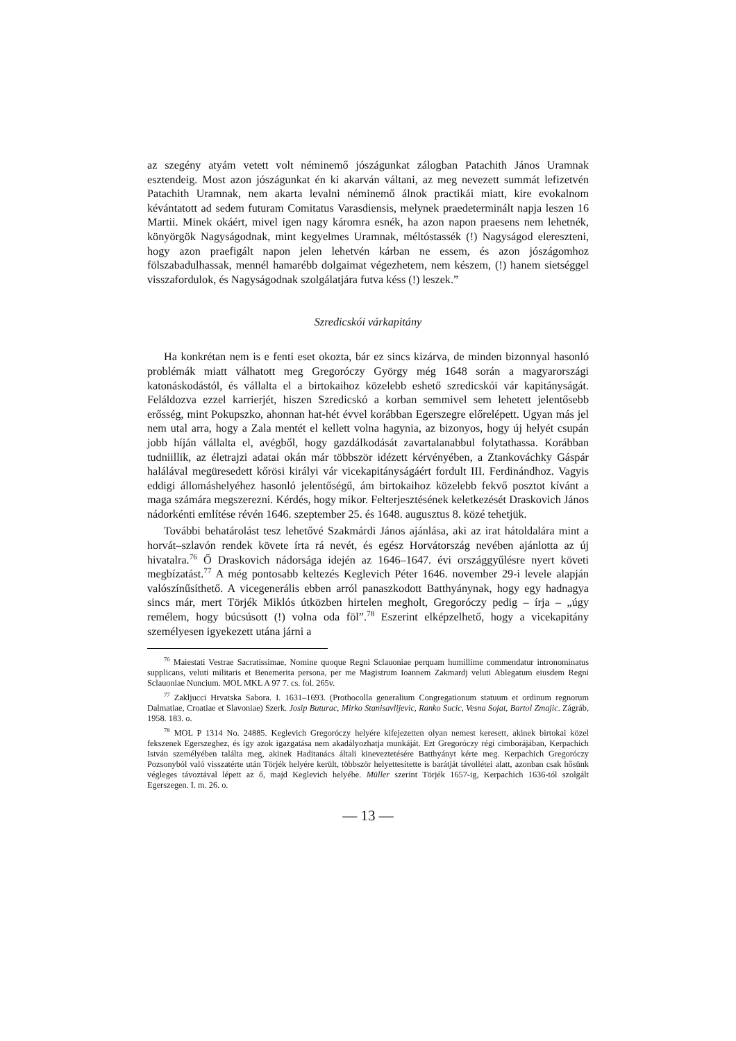az szegény atyám vetett volt néminemő jószágunkat zálogban Patachith János Uramnak esztendeig. Most azon jószágunkat én ki akarván váltani, az meg nevezett summát lefizetvén Patachith Uramnak, nem akarta levalni néminemő álnok practikái miatt, kire evokalnom kévántatott ad sedem futuram Comitatus Varasdiensis, melynek praedeterminált napja leszen 16 Martii. Minek okáért, mivel igen nagy káromra esnék, ha azon napon praesens nem lehetnék, könyörgök Nagyságodnak, mint kegyelmes Uramnak, méltóstassék (!) Nagyságod elereszteni, hogy azon praefigált napon jelen lehetvén kárban ne essem, és azon jószágomhoz fölszabadulhassak, mennél hamarébb dolgaimat végezhetem, nem készem, (!) hanem sietséggel visszafordulok, és Nagyságodnak szolgálatjára futva késs (!) leszek.”
Szredicskói várkapitány
Ha konkrétan nem is e fenti eset okozta, bár ez sincs kizárva, de minden bizonnyal hasonló problémák miatt válhatott meg Gregoróczy György még 1648 során a magyarországi katonáskodástól, és vállalta el a birtokaihoz közelebb eshető szredicskói vár kapitányságát. Feláldozva ezzel karrierjét, hiszen Szredicskó a korban semmivel sem lehetett jelentősebb erősség, mint Pokupszko, ahonnan hat-hét évvel korábban Egerszegre előrelépett. Ugyan más jel nem utal arra, hogy a Zala mentét el kellett volna hagynia, az bizonyos, hogy új helyét csupán jobb híján vállalta el, avégből, hogy gazdálkodását zavartalanabbul folytathassa. Korábban tudniillik, az életrajzi adatai okán már többször idézett kérvényében, a Ztankováchky Gáspár halálával megüresedett kőrösi királyi vár vicekapitányságáért fordult III. Ferdinándhoz. Vagyis eddigi állomáshelyéhez hasonló jelentőségű, ám birtokaihoz közelebb fekvő posztot kívánt a maga számára megszerezni. Kérdés, hogy mikor. Felterjesztésének keletkezését Draskovich János nádorkénti említése révén 1646. szeptember 25. és 1648. augusztus 8. közé tehetjük.
További behatárolást tesz lehetővé Szakmárdi János ajánlása, aki az irat hátoldalára mint a horvát–szlavón rendek követe írta rá nevét, és egész Horvátország nevében ajánlotta az új hivatalra.<sup>76</sup> Ő Draskovich nádorsága idején az 1646–1647. évi országgyűlésre nyert követi megbízatást.<sup>77</sup> A még pontosabb keltezés Keglevich Péter 1646. november 29-i levele alapján valószínűsíthető. A vicegenerális ebben arról panaszkodott Batthyánynak, hogy egy hadnagya sincs már, mert Törjék Miklós útközben hirtelen megholt, Gregoróczy pedig – írja – „úgy remélem, hogy búcsúsott (!) volna oda föl”.<sup>78</sup> Eszerint elképzelhető, hogy a vicekapitány személyesen igyekezett utána járni a
<sup>76</sup> Maiestati Vestrae Sacratissimae, Nomine quoque Regni Sclauoniae perquam humillime commendatur intronominatus supplicans, veluti militaris et Benemerita persona, per me Magistrum Ioannem Zakmardj veluti Ablegatum eiusdem Regni Sclauoniae Nuncium. MOL MKL A 97 7. cs. fol. 265v.
<sup>77</sup> Zakljucci Hrvatska Sabora. I. 1631–1693. (Prothocolla generalium Congregationum statuum et ordinum regnorum Dalmatiae, Croatiae et Slavoniae) Szerk. Josip Buturac, Mirko Stanisavlijevic, Ranko Sucic, Vesna Sojat, Bartol Zmajic. Zágráb, 1958. 183. o.
<sup>78</sup> MOL P 1314 No. 24885. Keglevich Gregoróczy helyére kifejezetten olyan nemest keresett, akinek birtokai közel fekszenek Egerszeghez, és így azok igazgatása nem akadályozhatja munkáját. Ezt Gregoróczy régi cimborájában, Kerpachich István személyében találta meg, akinek Haditanács általi kineveztetésére Batthyányt kérte meg. Kerpachich Gregoróczy Pozsonyból való visszatérte után Törjék helyére került, többször helyettesítette is barátját távollétei alatt, azonban csak hősünk végleges távoztával lépett az ő, majd Keglevich helyébe. Müller szerint Törjék 1657-ig, Kerpachich 1636-tól szolgált Egerszegen. I. m. 26. o.
— 13 —